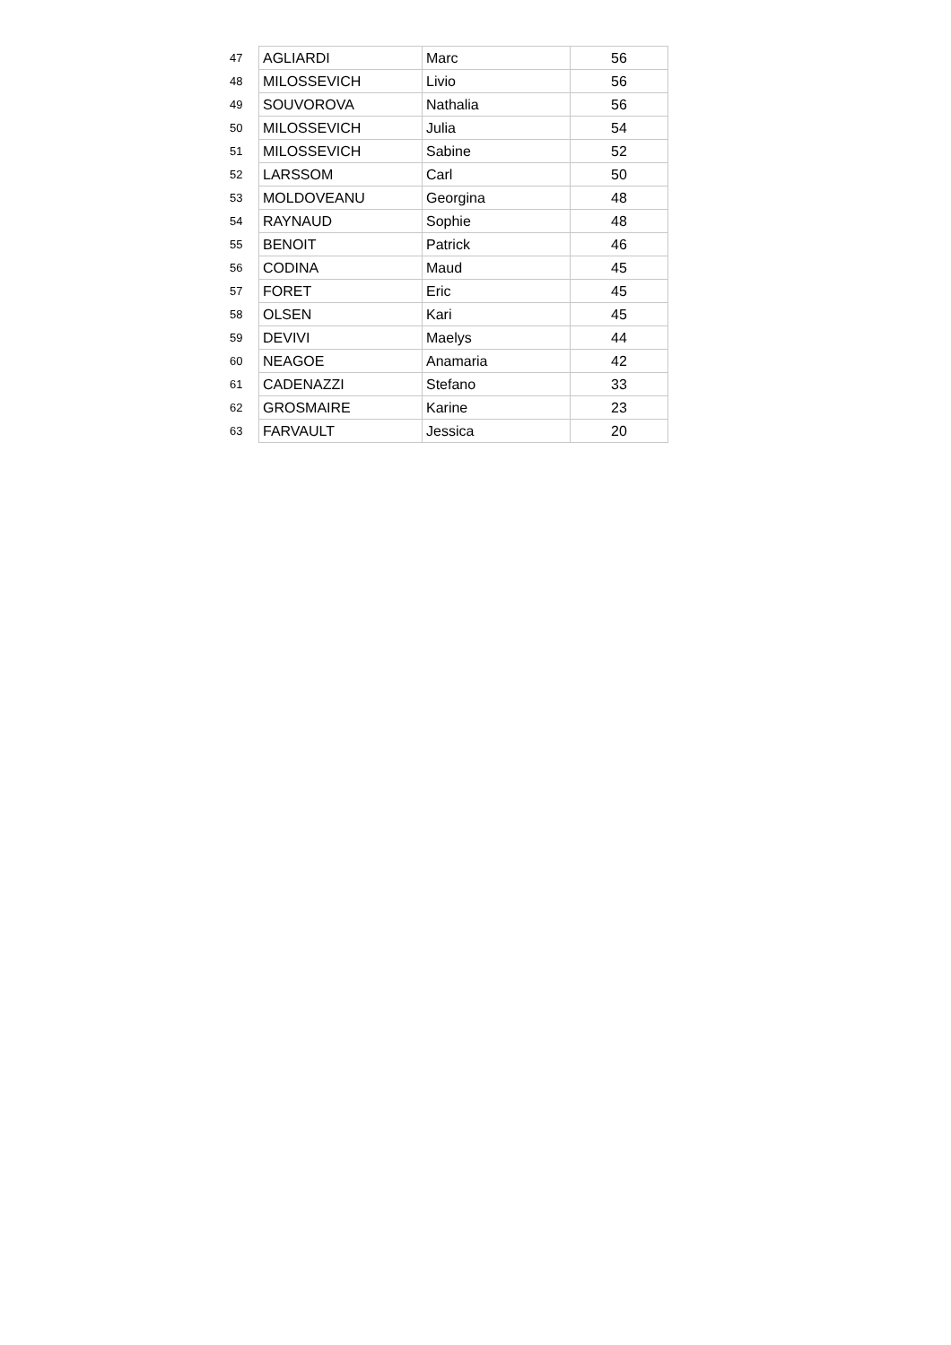| 47 | AGLIARDI | Marc | 56 |
| 48 | MILOSSEVICH | Livio | 56 |
| 49 | SOUVOROVA | Nathalia | 56 |
| 50 | MILOSSEVICH | Julia | 54 |
| 51 | MILOSSEVICH | Sabine | 52 |
| 52 | LARSSOM | Carl | 50 |
| 53 | MOLDOVEANU | Georgina | 48 |
| 54 | RAYNAUD | Sophie | 48 |
| 55 | BENOIT | Patrick | 46 |
| 56 | CODINA | Maud | 45 |
| 57 | FORET | Eric | 45 |
| 58 | OLSEN | Kari | 45 |
| 59 | DEVIVI | Maelys | 44 |
| 60 | NEAGOE | Anamaria | 42 |
| 61 | CADENAZZI | Stefano | 33 |
| 62 | GROSMAIRE | Karine | 23 |
| 63 | FARVAULT | Jessica | 20 |